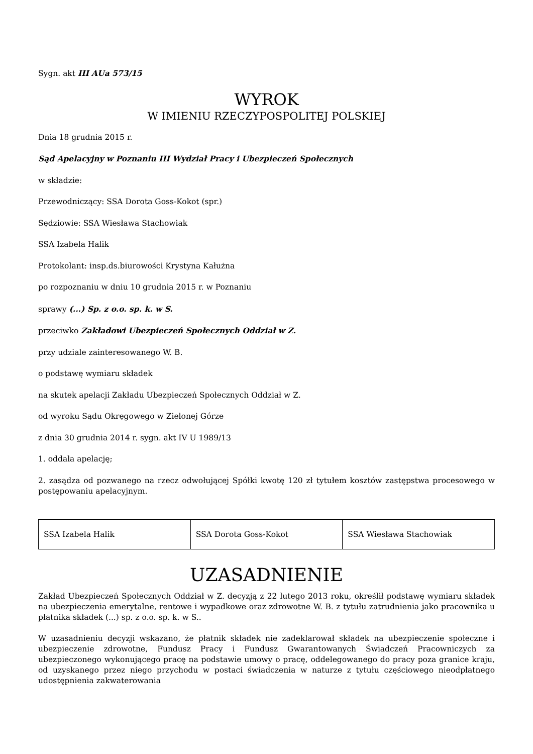Sygn. akt III AUa 573/15
WYROK
W IMIENIU RZECZYPOSPOLITEJ POLSKIEJ
Dnia 18 grudnia 2015 r.
Sąd Apelacyjny w Poznaniu III Wydział Pracy i Ubezpieczeń Społecznych
w składzie:
Przewodniczący: SSA Dorota Goss-Kokot (spr.)
Sędziowie: SSA Wiesława Stachowiak
SSA Izabela Halik
Protokolant: insp.ds.biurowości Krystyna Kałużna
po rozpoznaniu w dniu 10 grudnia 2015 r. w Poznaniu
sprawy (...) Sp. z o.o. sp. k. w S.
przeciwko Zakładowi Ubezpieczeń Społecznych Oddział w Z.
przy udziale zainteresowanego W. B.
o podstawę wymiaru składek
na skutek apelacji Zakładu Ubezpieczeń Społecznych Oddział w Z.
od wyroku Sądu Okręgowego w Zielonej Górze
z dnia 30 grudnia 2014 r. sygn. akt IV U 1989/13
1. oddala apelację;
2. zasądza od pozwanego na rzecz odwołującej Spółki kwotę 120 zł tytułem kosztów zastępstwa procesowego w postępowaniu apelacyjnym.
| SSA Izabela Halik | SSA Dorota Goss-Kokot | SSA Wiesława Stachowiak |
UZASADNIENIE
Zakład Ubezpieczeń Społecznych Oddział w Z. decyzją z 22 lutego 2013 roku, określił podstawę wymiaru składek na ubezpieczenia emerytalne, rentowe i wypadkowe oraz zdrowotne W. B. z tytułu zatrudnienia jako pracownika u płatnika składek (...) sp. z o.o. sp. k. w S..
W uzasadnieniu decyzji wskazano, że płatnik składek nie zadeklarował składek na ubezpieczenie społeczne i ubezpieczenie zdrowotne, Fundusz Pracy i Fundusz Gwarantowanych Świadczeń Pracowniczych za ubezpieczonego wykonującego pracę na podstawie umowy o pracę, oddelegowanego do pracy poza granice kraju, od uzyskanego przez niego przychodu w postaci świadczenia w naturze z tytułu częściowego nieodpłatnego udostępnienia zakwaterowania